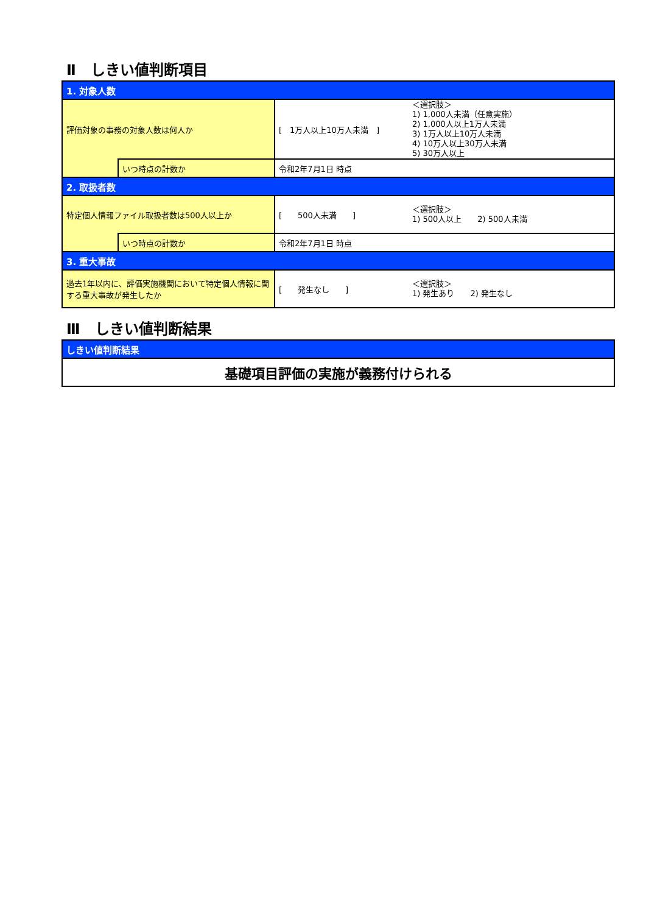Ⅱ　しきい値判断項目
| 1. 対象人数 | | | |
| 評価対象の事務の対象人数は何人か | | [ 1万人以上10万人未満 ] | ＜選択肢＞ 1) 1,000人未満（任意実施） 2) 1,000人以上1万人未満 3) 1万人以上10万人未満 4) 10万人以上30万人未満 5) 30万人以上 |
| | いつ時点の計数か | 令和2年7月1日 時点 | |
| 2. 取扱者数 | | | |
| 特定個人情報ファイル取扱者数は500人以上か | | [ 500人未満 ] | ＜選択肢＞ 1) 500人以上 2) 500人未満 |
| | いつ時点の計数か | 令和2年7月1日 時点 | |
| 3. 重大事故 | | | |
| 過去1年以内に、評価実施機関において特定個人情報に関する重大事故が発生したか | | [ 発生なし ] | ＜選択肢＞ 1) 発生あり 2) 発生なし |
Ⅲ　しきい値判断結果
| しきい値判断結果 |
| 基礎項目評価の実施が義務付けられる |